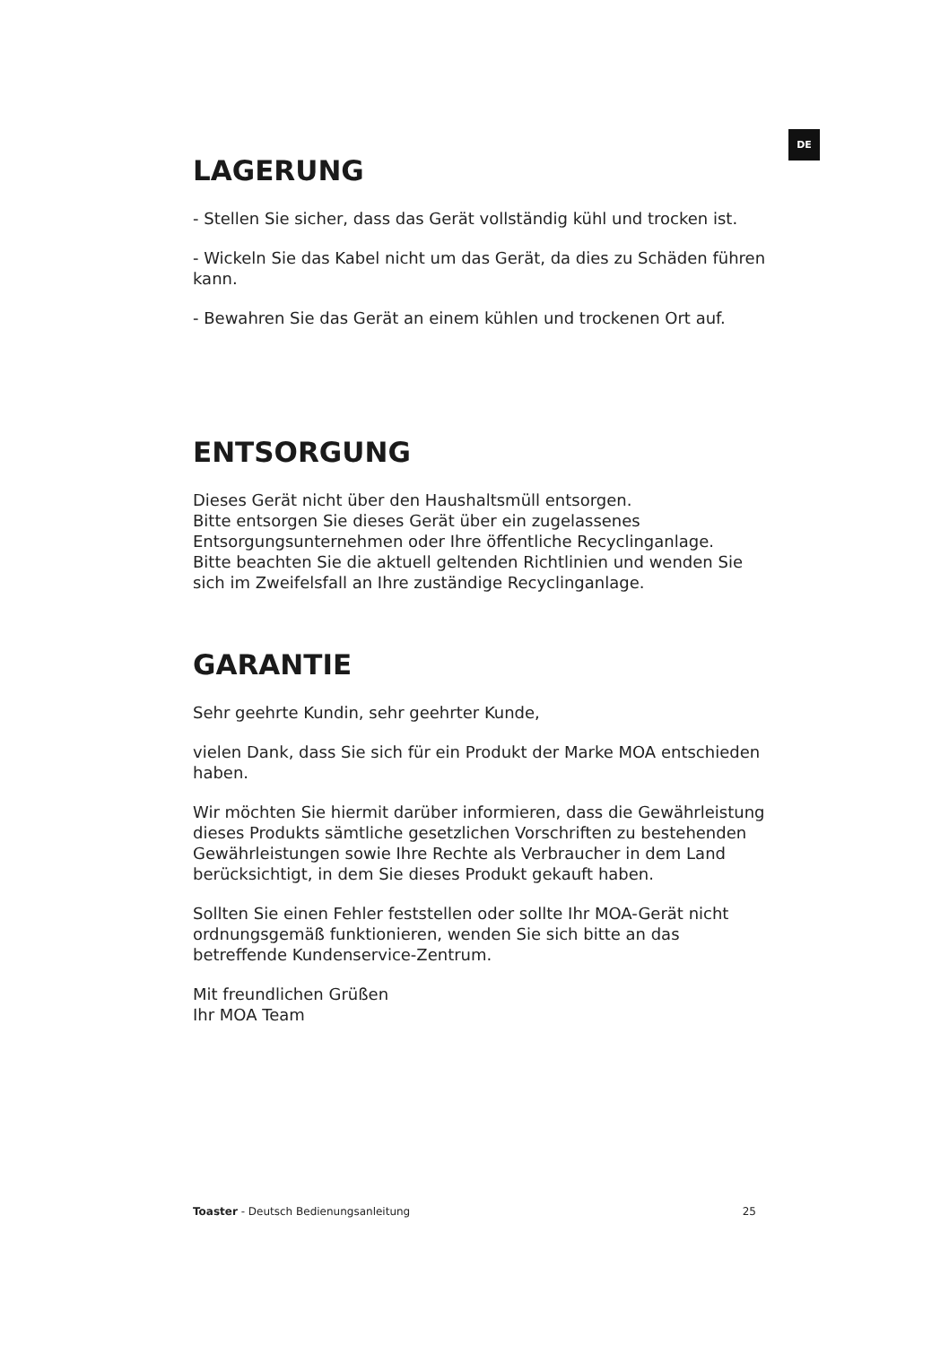DE
LAGERUNG
- Stellen Sie sicher, dass das Gerät vollständig kühl und trocken ist.
- Wickeln Sie das Kabel nicht um das Gerät, da dies zu Schäden führen kann.
- Bewahren Sie das Gerät an einem kühlen und trockenen Ort auf.
ENTSORGUNG
Dieses Gerät nicht über den Haushaltsmüll entsorgen.
Bitte entsorgen Sie dieses Gerät über ein zugelassenes Entsorgungsunternehmen oder Ihre öffentliche Recyclinganlage.
Bitte beachten Sie die aktuell geltenden Richtlinien und wenden Sie sich im Zweifelsfall an Ihre zuständige Recyclinganlage.
GARANTIE
Sehr geehrte Kundin, sehr geehrter Kunde,
vielen Dank, dass Sie sich für ein Produkt der Marke MOA entschieden haben.
Wir möchten Sie hiermit darüber informieren, dass die Gewährleistung dieses Produkts sämtliche gesetzlichen Vorschriften zu bestehenden Gewährleistungen sowie Ihre Rechte als Verbraucher in dem Land berücksichtigt, in dem Sie dieses Produkt gekauft haben.
Sollten Sie einen Fehler feststellen oder sollte Ihr MOA-Gerät nicht ordnungsgemäß funktionieren, wenden Sie sich bitte an das betreffende Kundenservice-Zentrum.
Mit freundlichen Grüßen
Ihr MOA Team
Toaster - Deutsch Bedienungsanleitung 25